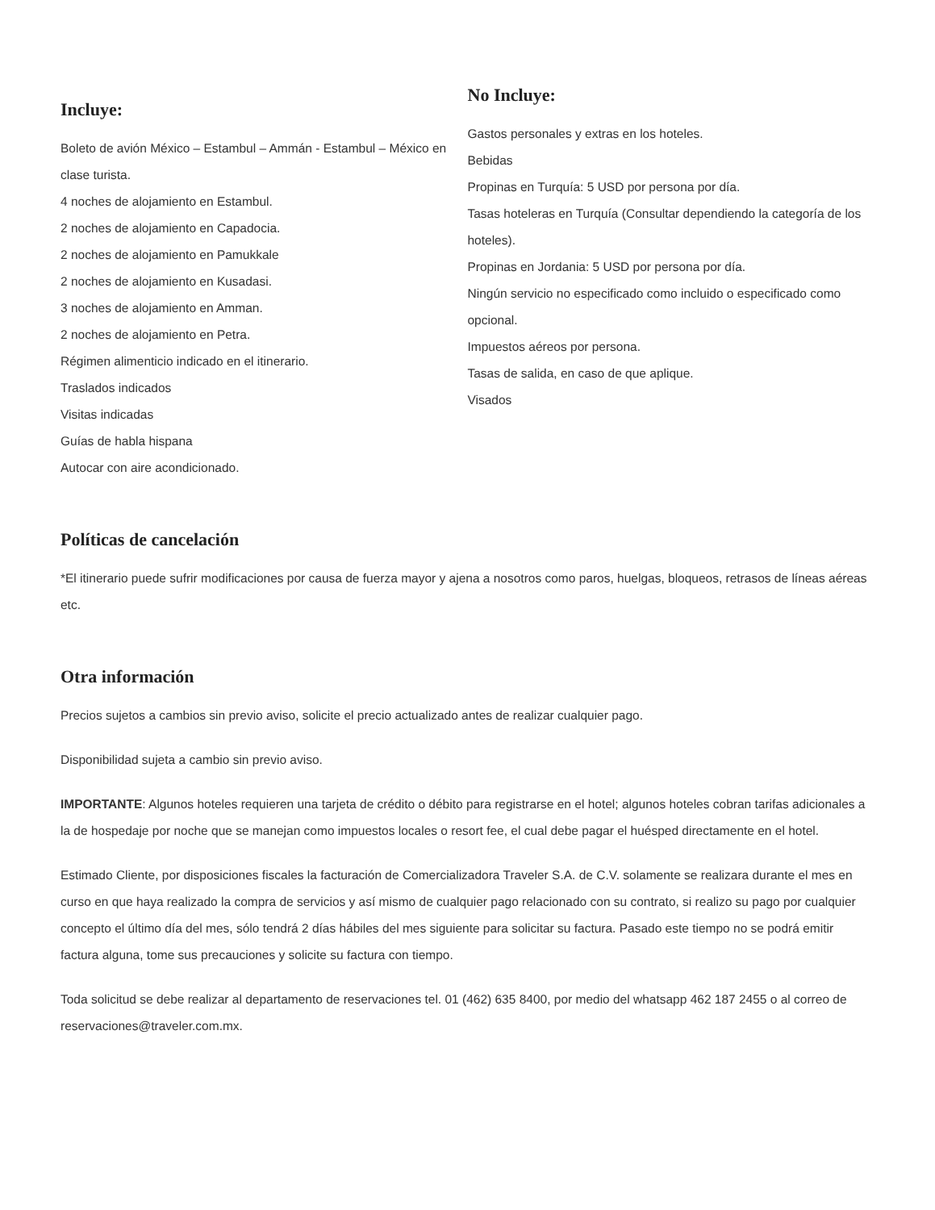Incluye:
Boleto de avión México – Estambul – Ammán - Estambul – México en clase turista.
4 noches de alojamiento en Estambul.
2 noches de alojamiento en Capadocia.
2 noches de alojamiento en Pamukkale
2 noches de alojamiento en Kusadasi.
3 noches de alojamiento en Amman.
2 noches de alojamiento en Petra.
Régimen alimenticio indicado en el itinerario.
Traslados indicados
Visitas indicadas
Guías de habla hispana
Autocar con aire acondicionado.
No Incluye:
Gastos personales y extras en los hoteles.
Bebidas
Propinas en Turquía: 5 USD por persona por día.
Tasas hoteleras en Turquía (Consultar dependiendo la categoría de los hoteles).
Propinas en Jordania: 5 USD por persona por día.
Ningún servicio no especificado como incluido o especificado como opcional.
Impuestos aéreos por persona.
Tasas de salida, en caso de que aplique.
Visados
Políticas de cancelación
*El itinerario puede sufrir modificaciones por causa de fuerza mayor y ajena a nosotros como paros, huelgas, bloqueos, retrasos de líneas aéreas etc.
Otra información
Precios sujetos a cambios sin previo aviso, solicite el precio actualizado antes de realizar cualquier pago.
Disponibilidad sujeta a cambio sin previo aviso.
IMPORTANTE: Algunos hoteles requieren una tarjeta de crédito o débito para registrarse en el hotel; algunos hoteles cobran tarifas adicionales a la de hospedaje por noche que se manejan como impuestos locales o resort fee, el cual debe pagar el huésped directamente en el hotel.
Estimado Cliente, por disposiciones fiscales la facturación de Comercializadora Traveler S.A. de C.V. solamente se realizara durante el mes en curso en que haya realizado la compra de servicios y así mismo de cualquier pago relacionado con su contrato, si realizo su pago por cualquier concepto el último día del mes, sólo tendrá 2 días hábiles del mes siguiente para solicitar su factura. Pasado este tiempo no se podrá emitir factura alguna, tome sus precauciones y solicite su factura con tiempo.
Toda solicitud se debe realizar al departamento de reservaciones tel. 01 (462) 635 8400, por medio del whatsapp 462 187 2455 o al correo de reservaciones@traveler.com.mx.